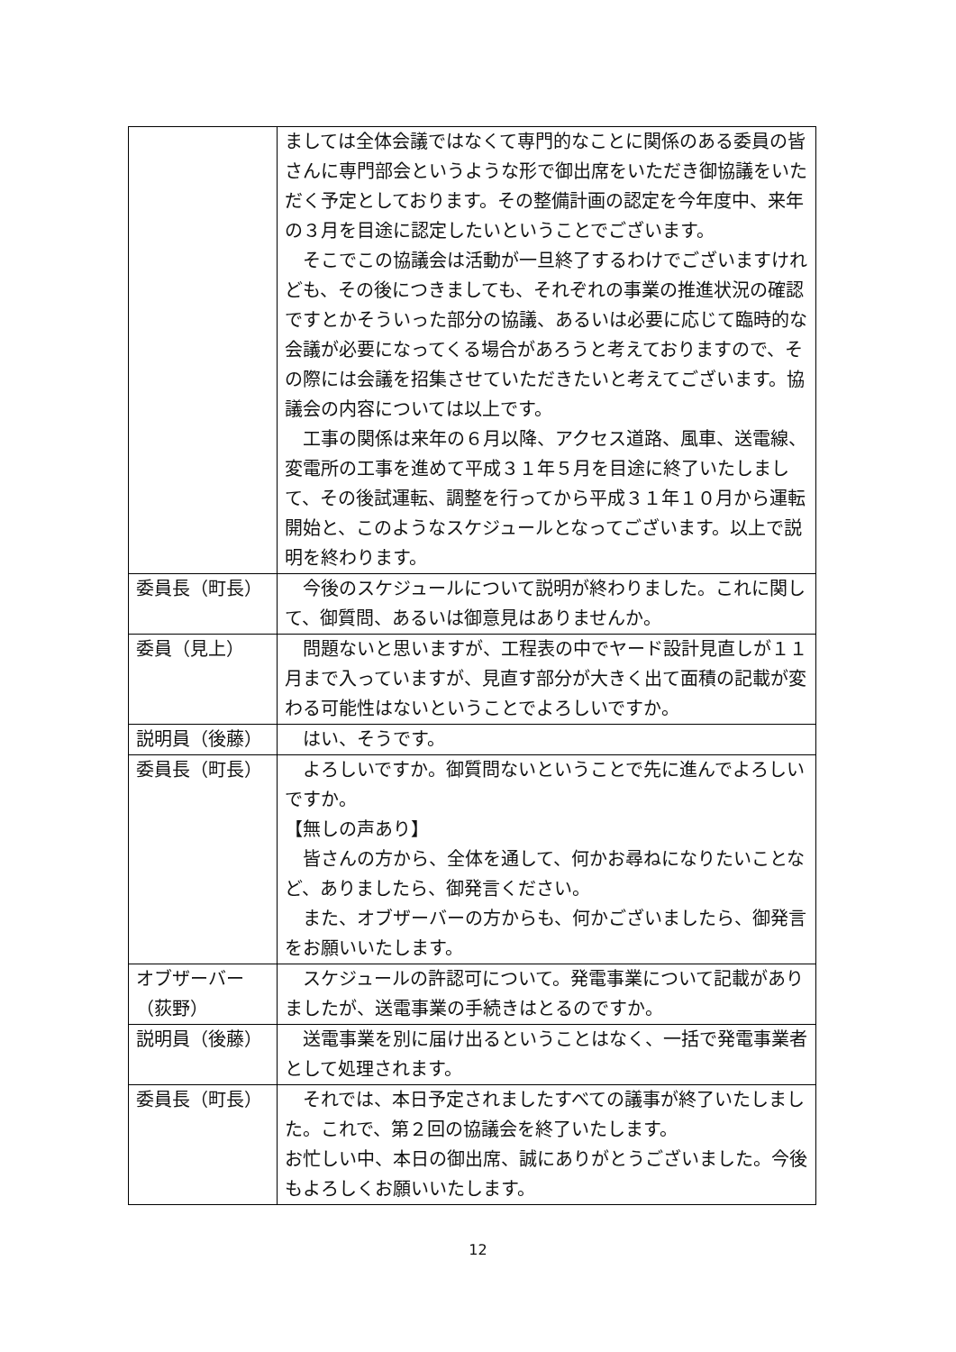| | ましては全体会議ではなくて専門的なことに関係のある委員の皆さんに専門部会というような形で御出席をいただき御協議をいただく予定としております。その整備計画の認定を今年度中、来年の３月を目途に認定したいということでございます。 そこでこの協議会は活動が一旦終了するわけでございますけれども、その後につきましても、それぞれの事業の推進状況の確認ですとかそういった部分の協議、あるいは必要に応じて臨時的な会議が必要になってくる場合があろうと考えておりますので、その際には会議を招集させていただきたいと考えてございます。協議会の内容については以上です。 工事の関係は来年の６月以降、アクセス道路、風車、送電線、変電所の工事を進めて平成３１年５月を目途に終了いたしまして、その後試運転、調整を行ってから平成３１年１０月から運転開始と、このようなスケジュールとなってございます。以上で説明を終わります。 |
| 委員長（町長） | 今後のスケジュールについて説明が終わりました。これに関して、御質問、あるいは御意見はありませんか。 |
| 委員（見上） | 問題ないと思いますが、工程表の中でヤード設計見直しが１１月まで入っていますが、見直す部分が大きく出て面積の記載が変わる可能性はないということでよろしいですか。 |
| 説明員（後藤） | はい、そうです。 |
| 委員長（町長） | よろしいですか。御質問ないということで先に進んでよろしいですか。 【無しの声あり】 皆さんの方から、全体を通して、何かお尋ねになりたいことなど、ありましたら、御発言ください。 また、オブザーバーの方からも、何かございましたら、御発言をお願いいたします。 |
| オブザーバー（荻野） | スケジュールの許認可について。発電事業について記載がありましたが、送電事業の手続きはとるのですか。 |
| 説明員（後藤） | 送電事業を別に届け出るということはなく、一括で発電事業者として処理されます。 |
| 委員長（町長） | それでは、本日予定されましたすべての議事が終了いたしました。これで、第２回の協議会を終了いたします。 お忙しい中、本日の御出席、誠にありがとうございました。今後もよろしくお願いいたします。 |
12